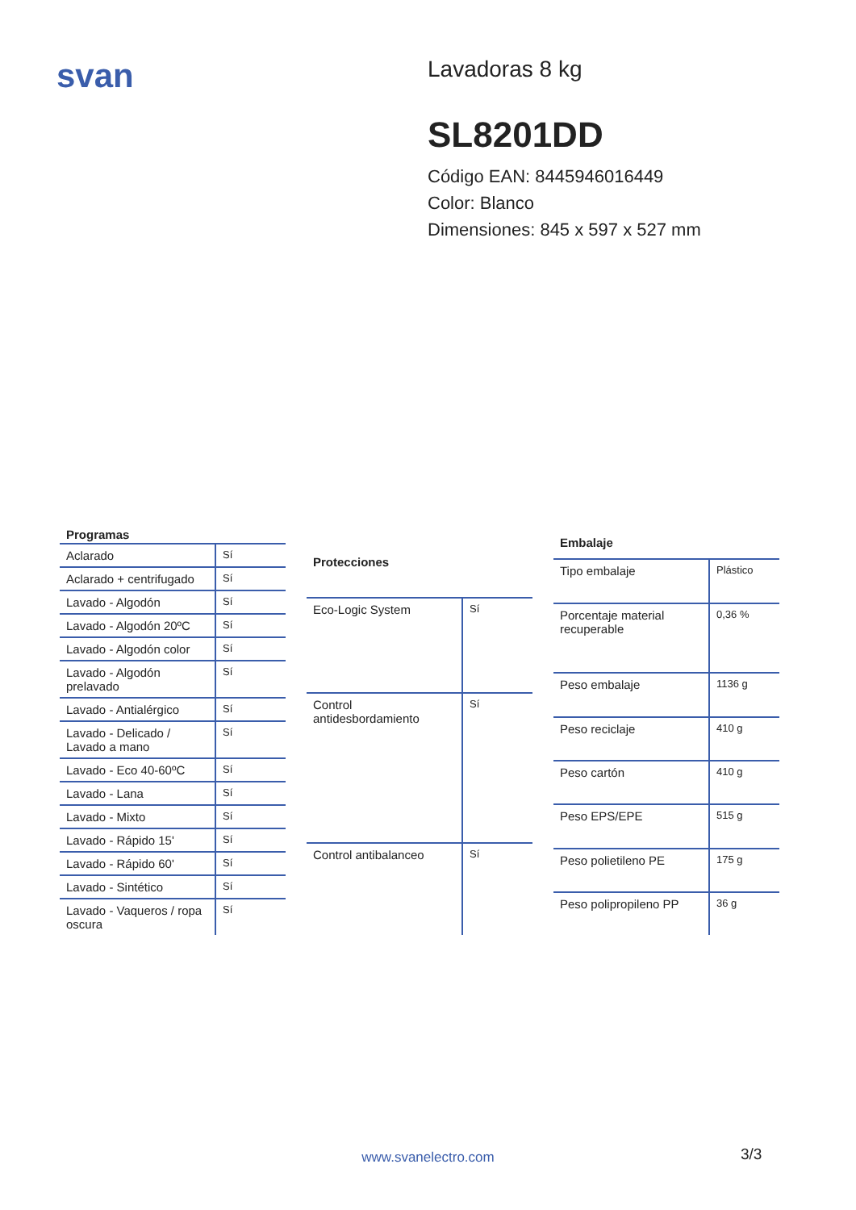svan
Lavadoras 8 kg
SL8201DD
Código EAN: 8445946016449
Color: Blanco
Dimensiones: 845 x 597 x 527 mm
| Programas | |
| --- | --- |
| Aclarado | Sí |
| Aclarado + centrifugado | Sí |
| Lavado - Algodón | Sí |
| Lavado - Algodón 20ºC | Sí |
| Lavado - Algodón color | Sí |
| Lavado - Algodón prelavado | Sí |
| Lavado - Antialérgico | Sí |
| Lavado - Delicado / Lavado a mano | Sí |
| Lavado - Eco 40-60ºC | Sí |
| Lavado - Lana | Sí |
| Lavado - Mixto | Sí |
| Lavado - Rápido 15' | Sí |
| Lavado - Rápido 60' | Sí |
| Lavado - Sintético | Sí |
| Lavado - Vaqueros / ropa oscura | Sí |
| Protecciones | |
| --- | --- |
| Eco-Logic System | Sí |
| Control antidesbordamiento | Sí |
| Control antibalanceo | Sí |
| Embalaje | |
| --- | --- |
| Tipo embalaje | Plástico |
| Porcentaje material recuperable | 0,36 % |
| Peso embalaje | 1136 g |
| Peso reciclaje | 410 g |
| Peso cartón | 410 g |
| Peso EPS/EPE | 515 g |
| Peso polietileno PE | 175 g |
| Peso polipropileno PP | 36 g |
www.svanelectro.com 3/3